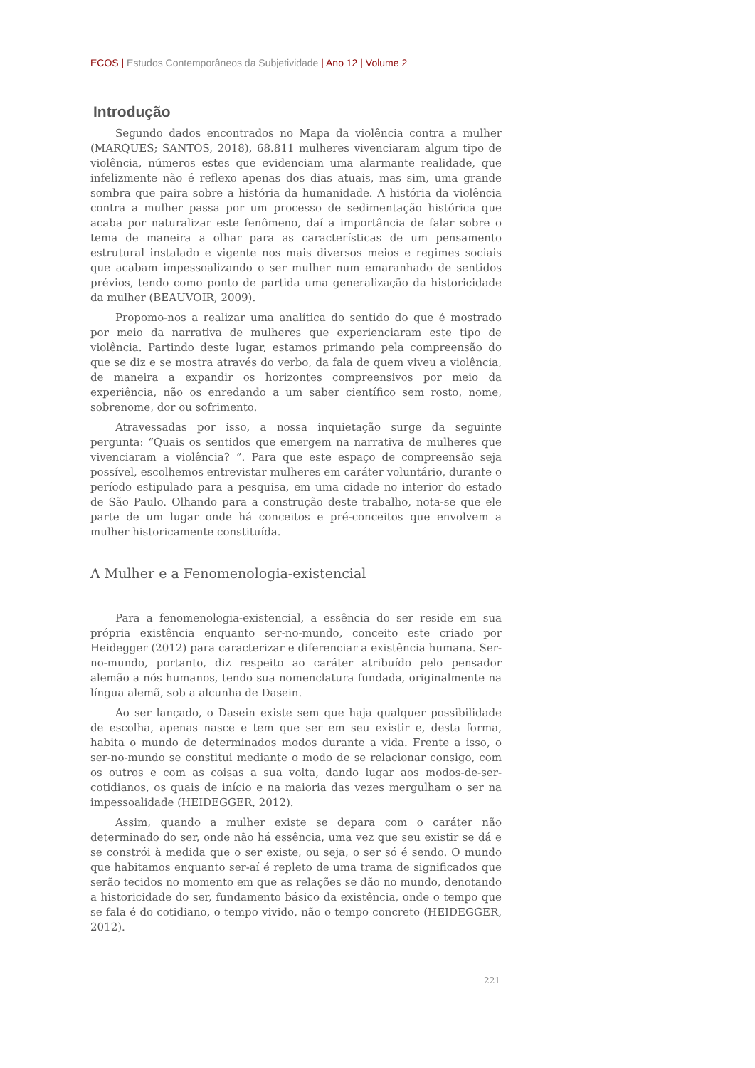ECOS | Estudos Contemporâneos da Subjetividade | Ano 12 | Volume 2
Introdução
Segundo dados encontrados no Mapa da violência contra a mulher (MARQUES; SANTOS, 2018), 68.811 mulheres vivenciaram algum tipo de violência, números estes que evidenciam uma alarmante realidade, que infelizmente não é reflexo apenas dos dias atuais, mas sim, uma grande sombra que paira sobre a história da humanidade. A história da violência contra a mulher passa por um processo de sedimentação histórica que acaba por naturalizar este fenômeno, daí a importância de falar sobre o tema de maneira a olhar para as características de um pensamento estrutural instalado e vigente nos mais diversos meios e regimes sociais que acabam impessoalizando o ser mulher num emaranhado de sentidos prévios, tendo como ponto de partida uma generalização da historicidade da mulher (BEAUVOIR, 2009).
Propomo-nos a realizar uma analítica do sentido do que é mostrado por meio da narrativa de mulheres que experienciaram este tipo de violência. Partindo deste lugar, estamos primando pela compreensão do que se diz e se mostra através do verbo, da fala de quem viveu a violência, de maneira a expandir os horizontes compreensivos por meio da experiência, não os enredando a um saber científico sem rosto, nome, sobrenome, dor ou sofrimento.
Atravessadas por isso, a nossa inquietação surge da seguinte pergunta: “Quais os sentidos que emergem na narrativa de mulheres que vivenciaram a violência? ”. Para que este espaço de compreensão seja possível, escolhemos entrevistar mulheres em caráter voluntário, durante o período estipulado para a pesquisa, em uma cidade no interior do estado de São Paulo. Olhando para a construção deste trabalho, nota-se que ele parte de um lugar onde há conceitos e pré-conceitos que envolvem a mulher historicamente constituída.
A Mulher e a Fenomenologia-existencial
Para a fenomenologia-existencial, a essência do ser reside em sua própria existência enquanto ser-no-mundo, conceito este criado por Heidegger (2012) para caracterizar e diferenciar a existência humana. Ser-no-mundo, portanto, diz respeito ao caráter atribuído pelo pensador alemão a nós humanos, tendo sua nomenclatura fundada, originalmente na língua alemã, sob a alcunha de Dasein.
Ao ser lançado, o Dasein existe sem que haja qualquer possibilidade de escolha, apenas nasce e tem que ser em seu existir e, desta forma, habita o mundo de determinados modos durante a vida. Frente a isso, o ser-no-mundo se constitui mediante o modo de se relacionar consigo, com os outros e com as coisas a sua volta, dando lugar aos modos-de-ser-cotidianos, os quais de início e na maioria das vezes mergulham o ser na impessoalidade (HEIDEGGER, 2012).
Assim, quando a mulher existe se depara com o caráter não determinado do ser, onde não há essência, uma vez que seu existir se dá e se constrói à medida que o ser existe, ou seja, o ser só é sendo. O mundo que habitamos enquanto ser-aí é repleto de uma trama de significados que serão tecidos no momento em que as relações se dão no mundo, denotando a historicidade do ser, fundamento básico da existência, onde o tempo que se fala é do cotidiano, o tempo vivido, não o tempo concreto (HEIDEGGER, 2012).
221